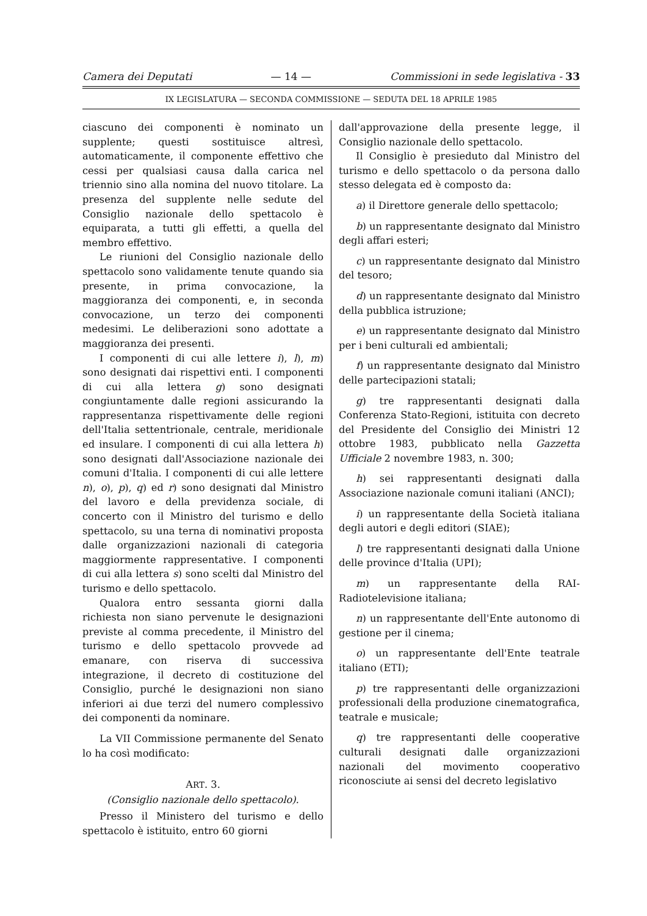Camera dei Deputati — 14 — Commissioni in sede legislativa - 33
IX LEGISLATURA — SECONDA COMMISSIONE — SEDUTA DEL 18 APRILE 1985
ciascuno dei componenti è nominato un supplente; questi sostituisce altresì, automaticamente, il componente effettivo che cessi per qualsiasi causa dalla carica nel triennio sino alla nomina del nuovo titolare. La presenza del supplente nelle sedute del Consiglio nazionale dello spettacolo è equiparata, a tutti gli effetti, a quella del membro effettivo.
Le riunioni del Consiglio nazionale dello spettacolo sono validamente tenute quando sia presente, in prima convocazione, la maggioranza dei componenti, e, in seconda convocazione, un terzo dei componenti medesimi. Le deliberazioni sono adottate a maggioranza dei presenti.
I componenti di cui alle lettere i), l), m) sono designati dai rispettivi enti. I componenti di cui alla lettera g) sono designati congiuntamente dalle regioni assicurando la rappresentanza rispettivamente delle regioni dell'Italia settentrionale, centrale, meridionale ed insulare. I componenti di cui alla lettera h) sono designati dall'Associazione nazionale dei comuni d'Italia. I componenti di cui alle lettere n), o), p), q) ed r) sono designati dal Ministro del lavoro e della previdenza sociale, di concerto con il Ministro del turismo e dello spettacolo, su una terna di nominativi proposta dalle organizzazioni nazionali di categoria maggiormente rappresentative. I componenti di cui alla lettera s) sono scelti dal Ministro del turismo e dello spettacolo.
Qualora entro sessanta giorni dalla richiesta non siano pervenute le designazioni previste al comma precedente, il Ministro del turismo e dello spettacolo provvede ad emanare, con riserva di successiva integrazione, il decreto di costituzione del Consiglio, purché le designazioni non siano inferiori ai due terzi del numero complessivo dei componenti da nominare.
La VII Commissione permanente del Senato lo ha così modificato:
ART. 3.
(Consiglio nazionale dello spettacolo).
Presso il Ministero del turismo e dello spettacolo è istituito, entro 60 giorni
dall'approvazione della presente legge, il Consiglio nazionale dello spettacolo.
Il Consiglio è presieduto dal Ministro del turismo e dello spettacolo o da persona dallo stesso delegata ed è composto da:
a) il Direttore generale dello spettacolo;
b) un rappresentante designato dal Ministro degli affari esteri;
c) un rappresentante designato dal Ministro del tesoro;
d) un rappresentante designato dal Ministro della pubblica istruzione;
e) un rappresentante designato dal Ministro per i beni culturali ed ambientali;
f) un rappresentante designato dal Ministro delle partecipazioni statali;
g) tre rappresentanti designati dalla Conferenza Stato-Regioni, istituita con decreto del Presidente del Consiglio dei Ministri 12 ottobre 1983, pubblicato nella Gazzetta Ufficiale 2 novembre 1983, n. 300;
h) sei rappresentanti designati dalla Associazione nazionale comuni italiani (ANCI);
i) un rappresentante della Società italiana degli autori e degli editori (SIAE);
l) tre rappresentanti designati dalla Unione delle province d'Italia (UPI);
m) un rappresentante della RAI-Radiotelevisione italiana;
n) un rappresentante dell'Ente autonomo di gestione per il cinema;
o) un rappresentante dell'Ente teatrale italiano (ETI);
p) tre rappresentanti delle organizzazioni professionali della produzione cinematografica, teatrale e musicale;
q) tre rappresentanti delle cooperative culturali designati dalle organizzazioni nazionali del movimento cooperativo riconosciute ai sensi del decreto legislativo